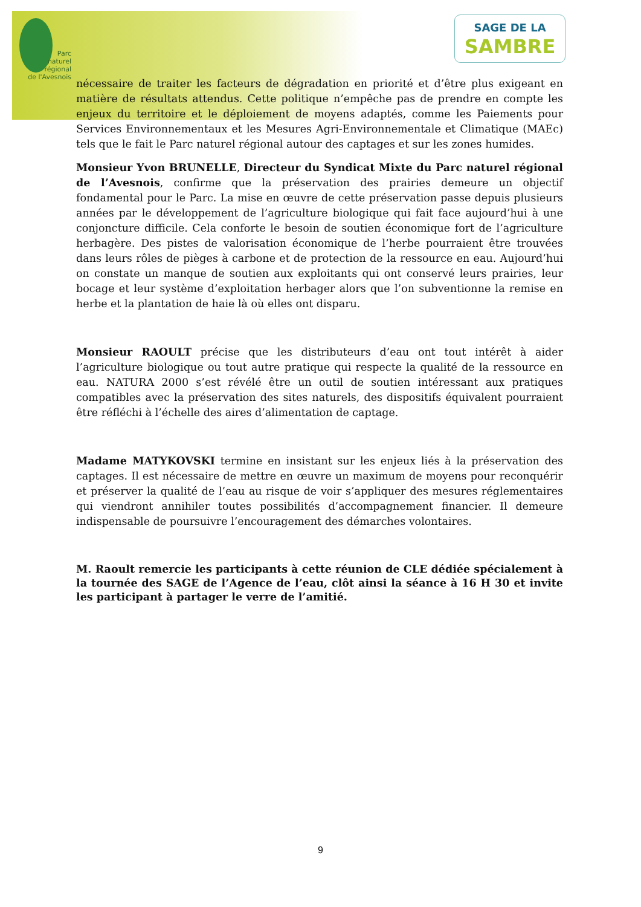Parc
naturel
régional
de l'Avesnois
SAGE DE LA
SAMBRE
nécessaire de traiter les facteurs de dégradation en priorité et d’être plus exigeant en matière de résultats attendus. Cette politique n’empêche pas de prendre en compte les enjeux du territoire et le déploiement de moyens adaptés, comme les Paiements pour Services Environnementaux et les Mesures Agri-Environnementale et Climatique (MAEc) tels que le fait le Parc naturel régional autour des captages et sur les zones humides.
Monsieur Yvon BRUNELLE, Directeur du Syndicat Mixte du Parc naturel régional de l’Avesnois, confirme que la préservation des prairies demeure un objectif fondamental pour le Parc. La mise en œuvre de cette préservation passe depuis plusieurs années par le développement de l’agriculture biologique qui fait face aujourd’hui à une conjoncture difficile. Cela conforte le besoin de soutien économique fort de l’agriculture herbagère. Des pistes de valorisation économique de l’herbe pourraient être trouvées dans leurs rôles de pièges à carbone et de protection de la ressource en eau. Aujourd’hui on constate un manque de soutien aux exploitants qui ont conservé leurs prairies, leur bocage et leur système d’exploitation herbager alors que l’on subventionne la remise en herbe et la plantation de haie là où elles ont disparu.
Monsieur RAOULT précise que les distributeurs d’eau ont tout intérêt à aider l’agriculture biologique ou tout autre pratique qui respecte la qualité de la ressource en eau. NATURA 2000 s’est révélé être un outil de soutien intéressant aux pratiques compatibles avec la préservation des sites naturels, des dispositifs équivalent pourraient être réfléchi à l’échelle des aires d’alimentation de captage.
Madame MATYKOVSKI termine en insistant sur les enjeux liés à la préservation des captages. Il est nécessaire de mettre en œuvre un maximum de moyens pour reconquérir et préserver la qualité de l’eau au risque de voir s’appliquer des mesures réglementaires qui viendront annihiler toutes possibilités d’accompagnement financier. Il demeure indispensable de poursuivre l’encouragement des démarches volontaires.
M. Raoult remercie les participants à cette réunion de CLE dédiée spécialement à la tournée des SAGE de l’Agence de l’eau, clôt ainsi la séance à 16 H 30 et invite les participant à partager le verre de l’amitié.
9